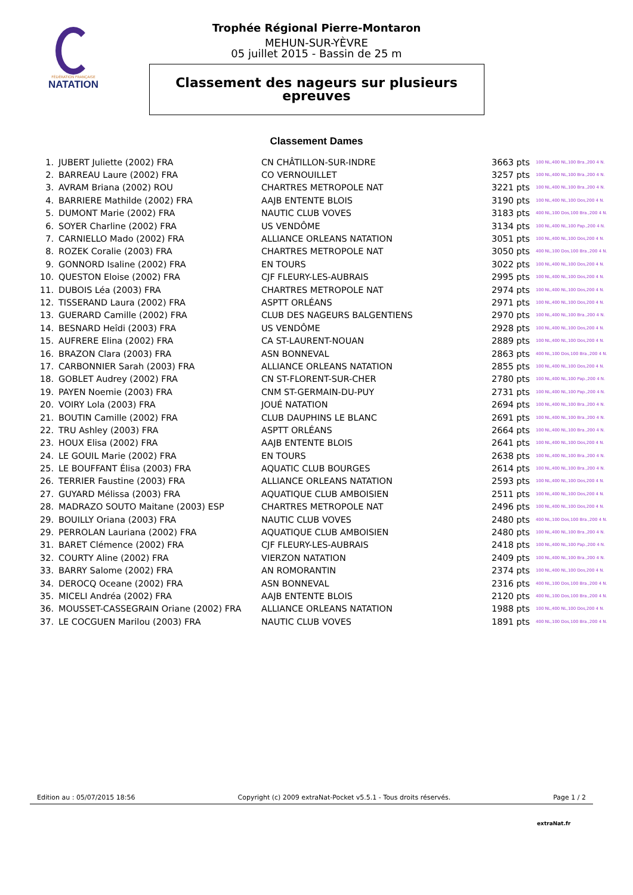FÉDÉRATION FRANÇAISE
NATATION
Trophée Régional Pierre-Montaron
MEHUN-SUR-YÈVRE
05 juillet 2015 - Bassin de 25 m
Classement des nageurs sur plusieurs
epreuves
Classement Dames
| 1. | JUBERT Juliette (2002) FRA | CN CHÂTILLON-SUR-INDRE | 3663 pts | 100 NL,400 NL,100 Bra.,200 4 N. |
| 2. | BARREAU Laure (2002) FRA | CO VERNOUILLET | 3257 pts | 100 NL,400 NL,100 Bra.,200 4 N. |
| 3. | AVRAM Briana (2002) ROU | CHARTRES METROPOLE NAT | 3221 pts | 100 NL,400 NL,100 Bra.,200 4 N. |
| 4. | BARRIERE Mathilde (2002) FRA | AAJB ENTENTE BLOIS | 3190 pts | 100 NL,400 NL,100 Dos,200 4 N. |
| 5. | DUMONT Marie (2002) FRA | NAUTIC CLUB VOVES | 3183 pts | 400 NL,100 Dos,100 Bra.,200 4 N. |
| 6. | SOYER Charline (2002) FRA | US VENDÔME | 3134 pts | 100 NL,400 NL,100 Pap.,200 4 N. |
| 7. | CARNIELLO Mado (2002) FRA | ALLIANCE ORLEANS NATATION | 3051 pts | 100 NL,400 NL,100 Dos,200 4 N. |
| 8. | ROZEK Coralie (2003) FRA | CHARTRES METROPOLE NAT | 3050 pts | 400 NL,100 Dos,100 Bra.,200 4 N. |
| 9. | GONNORD Isaline (2002) FRA | EN TOURS | 3022 pts | 100 NL,400 NL,100 Dos,200 4 N. |
| 10. | QUESTON Eloise (2002) FRA | CJF FLEURY-LES-AUBRAIS | 2995 pts | 100 NL,400 NL,100 Dos,200 4 N. |
| 11. | DUBOIS Léa (2003) FRA | CHARTRES METROPOLE NAT | 2974 pts | 100 NL,400 NL,100 Dos,200 4 N. |
| 12. | TISSERAND Laura (2002) FRA | ASPTT ORLÉANS | 2971 pts | 100 NL,400 NL,100 Dos,200 4 N. |
| 13. | GUERARD Camille (2002) FRA | CLUB DES NAGEURS BALGENTIENS | 2970 pts | 100 NL,400 NL,100 Bra.,200 4 N. |
| 14. | BESNARD Heîdi (2003) FRA | US VENDÔME | 2928 pts | 100 NL,400 NL,100 Dos,200 4 N. |
| 15. | AUFRERE Elina (2002) FRA | CA ST-LAURENT-NOUAN | 2889 pts | 100 NL,400 NL,100 Dos,200 4 N. |
| 16. | BRAZON Clara (2003) FRA | ASN BONNEVAL | 2863 pts | 400 NL,100 Dos,100 Bra.,200 4 N. |
| 17. | CARBONNIER Sarah (2003) FRA | ALLIANCE ORLEANS NATATION | 2855 pts | 100 NL,400 NL,100 Dos,200 4 N. |
| 18. | GOBLET Audrey (2002) FRA | CN ST-FLORENT-SUR-CHER | 2780 pts | 100 NL,400 NL,100 Pap.,200 4 N. |
| 19. | PAYEN Noemie (2003) FRA | CNM ST-GERMAIN-DU-PUY | 2731 pts | 100 NL,400 NL,100 Pap.,200 4 N. |
| 20. | VOIRY Lola (2003) FRA | JOUÉ NATATION | 2694 pts | 100 NL,400 NL,100 Bra.,200 4 N. |
| 21. | BOUTIN Camille (2002) FRA | CLUB DAUPHINS LE BLANC | 2691 pts | 100 NL,400 NL,100 Bra.,200 4 N. |
| 22. | TRU Ashley (2003) FRA | ASPTT ORLÉANS | 2664 pts | 100 NL,400 NL,100 Bra.,200 4 N. |
| 23. | HOUX Elisa (2002) FRA | AAJB ENTENTE BLOIS | 2641 pts | 100 NL,400 NL,100 Dos,200 4 N. |
| 24. | LE GOUIL Marie (2002) FRA | EN TOURS | 2638 pts | 100 NL,400 NL,100 Bra.,200 4 N. |
| 25. | LE BOUFFANT Élisa (2003) FRA | AQUATIC CLUB BOURGES | 2614 pts | 100 NL,400 NL,100 Bra.,200 4 N. |
| 26. | TERRIER Faustine (2003) FRA | ALLIANCE ORLEANS NATATION | 2593 pts | 100 NL,400 NL,100 Dos,200 4 N. |
| 27. | GUYARD Mélissa (2003) FRA | AQUATIQUE CLUB AMBOISIEN | 2511 pts | 100 NL,400 NL,100 Dos,200 4 N. |
| 28. | MADRAZO SOUTO Maitane (2003) ESP | CHARTRES METROPOLE NAT | 2496 pts | 100 NL,400 NL,100 Dos,200 4 N. |
| 29. | BOUILLY Oriana (2003) FRA | NAUTIC CLUB VOVES | 2480 pts | 400 NL,100 Dos,100 Bra.,200 4 N. |
| 29. | PERROLAN Lauriana (2002) FRA | AQUATIQUE CLUB AMBOISIEN | 2480 pts | 100 NL,400 NL,100 Bra.,200 4 N. |
| 31. | BARET Clémence (2002) FRA | CJF FLEURY-LES-AUBRAIS | 2418 pts | 100 NL,400 NL,100 Pap.,200 4 N. |
| 32. | COURTY Aline (2002) FRA | VIERZON NATATION | 2409 pts | 100 NL,400 NL,100 Bra.,200 4 N. |
| 33. | BARRY Salome (2002) FRA | AN ROMORANTIN | 2374 pts | 100 NL,400 NL,100 Dos,200 4 N. |
| 34. | DEROCQ Oceane (2002) FRA | ASN BONNEVAL | 2316 pts | 400 NL,100 Dos,100 Bra.,200 4 N. |
| 35. | MICELI Andréa (2002) FRA | AAJB ENTENTE BLOIS | 2120 pts | 400 NL,100 Dos,100 Bra.,200 4 N. |
| 36. | MOUSSET-CASSEGRAIN Oriane (2002) FRA | ALLIANCE ORLEANS NATATION | 1988 pts | 100 NL,400 NL,100 Dos,200 4 N. |
| 37. | LE COCGUEN Marilou (2003) FRA | NAUTIC CLUB VOVES | 1891 pts | 400 NL,100 Dos,100 Bra.,200 4 N. |
Edition au : 05/07/2015 18:56 Copyright (c) 2009 extraNat-Pocket v5.5.1 - Tous droits réservés. Page 1 / 2
extraNat.fr